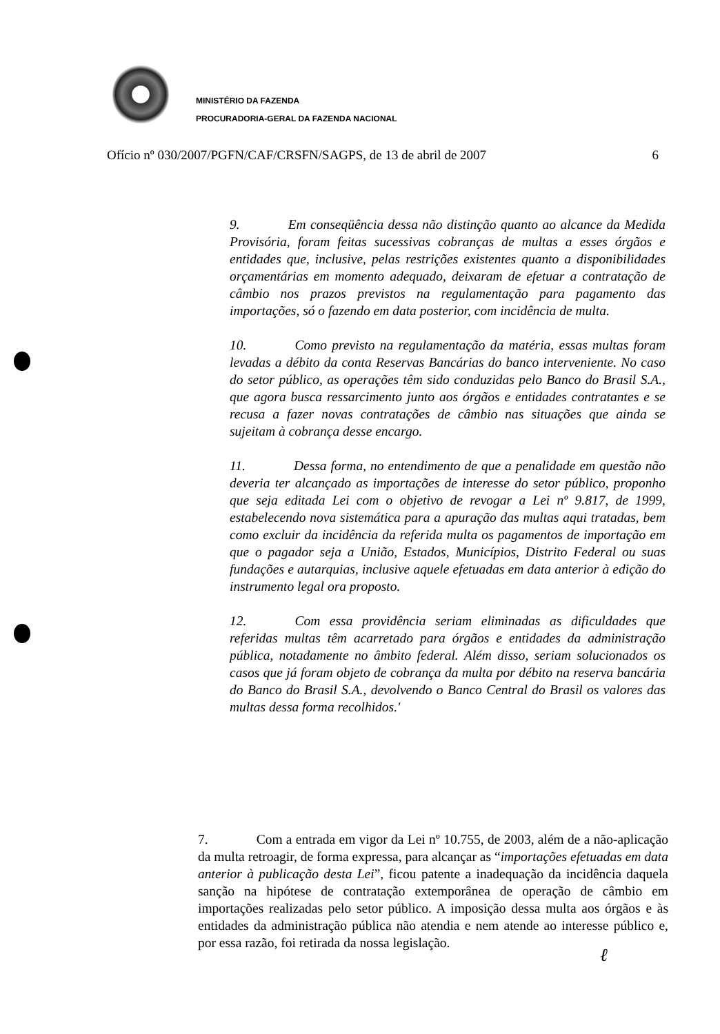MINISTÉRIO DA FAZENDA
PROCURADORIA-GERAL DA FAZENDA NACIONAL
Ofício nº 030/2007/PGFN/CAF/CRSFN/SAGPS, de 13 de abril de 2007 6
9. Em conseqüência dessa não distinção quanto ao alcance da Medida Provisória, foram feitas sucessivas cobranças de multas a esses órgãos e entidades que, inclusive, pelas restrições existentes quanto a disponibilidades orçamentárias em momento adequado, deixaram de efetuar a contratação de câmbio nos prazos previstos na regulamentação para pagamento das importações, só o fazendo em data posterior, com incidência de multa.
10. Como previsto na regulamentação da matéria, essas multas foram levadas a débito da conta Reservas Bancárias do banco interveniente. No caso do setor público, as operações têm sido conduzidas pelo Banco do Brasil S.A., que agora busca ressarcimento junto aos órgãos e entidades contratantes e se recusa a fazer novas contratações de câmbio nas situações que ainda se sujeitam à cobrança desse encargo.
11. Dessa forma, no entendimento de que a penalidade em questão não deveria ter alcançado as importações de interesse do setor público, proponho que seja editada Lei com o objetivo de revogar a Lei nº 9.817, de 1999, estabelecendo nova sistemática para a apuração das multas aqui tratadas, bem como excluir da incidência da referida multa os pagamentos de importação em que o pagador seja a União, Estados, Municípios, Distrito Federal ou suas fundações e autarquias, inclusive aquele efetuadas em data anterior à edição do instrumento legal ora proposto.
12. Com essa providência seriam eliminadas as dificuldades que referidas multas têm acarretado para órgãos e entidades da administração pública, notadamente no âmbito federal. Além disso, seriam solucionados os casos que já foram objeto de cobrança da multa por débito na reserva bancária do Banco do Brasil S.A., devolvendo o Banco Central do Brasil os valores das multas dessa forma recolhidos.'
7. Com a entrada em vigor da Lei nº 10.755, de 2003, além de a não-aplicação da multa retroagir, de forma expressa, para alcançar as “importações efetuadas em data anterior à publicação desta Lei”, ficou patente a inadequação da incidência daquela sanção na hipótese de contratação extemporânea de operação de câmbio em importações realizadas pelo setor público. A imposição dessa multa aos órgãos e às entidades da administração pública não atendia e nem atende ao interesse público e, por essa razão, foi retirada da nossa legislação.
ℓ